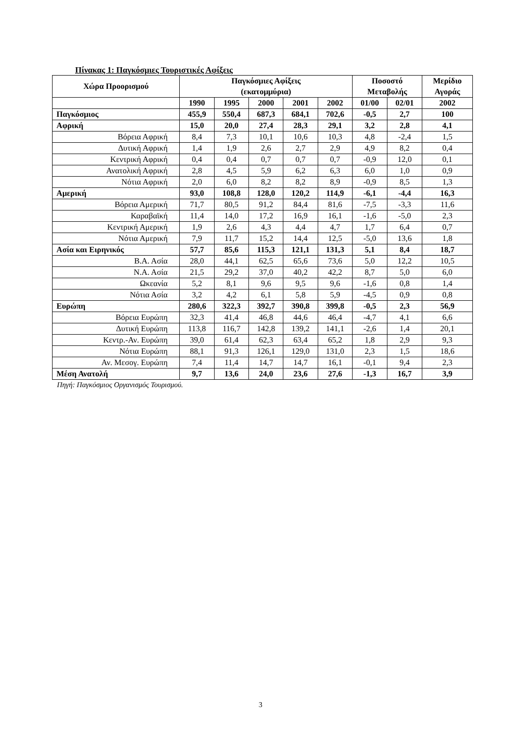Πίνακας 1: Παγκόσμιες Τουριστικές Αφίξεις
| Χώρα Προορισμού | Παγκόσμιες Αφίξεις (εκατομμύρια) | | | | | Ποσοστό Μεταβολής | | Μερίδιο Αγοράς |
| --- | --- | --- | --- | --- | --- | --- | --- | --- |
| | 1990 | 1995 | 2000 | 2001 | 2002 | 01/00 | 02/01 | 2002 |
| Παγκόσμιος | 455,9 | 550,4 | 687,3 | 684,1 | 702,6 | -0,5 | 2,7 | 100 |
| Αφρική | 15,0 | 20,0 | 27,4 | 28,3 | 29,1 | 3,2 | 2,8 | 4,1 |
| Βόρεια Αφρική | 8,4 | 7,3 | 10,1 | 10,6 | 10,3 | 4,8 | -2,4 | 1,5 |
| Δυτική Αφρική | 1,4 | 1,9 | 2,6 | 2,7 | 2,9 | 4,9 | 8,2 | 0,4 |
| Κεντρική Αφρική | 0,4 | 0,4 | 0,7 | 0,7 | 0,7 | -0,9 | 12,0 | 0,1 |
| Ανατολική Αφρική | 2,8 | 4,5 | 5,9 | 6,2 | 6,3 | 6,0 | 1,0 | 0,9 |
| Νότια Αφρική | 2,0 | 6,0 | 8,2 | 8,2 | 8,9 | -0,9 | 8,5 | 1,3 |
| Αμερική | 93,0 | 108,8 | 128,0 | 120,2 | 114,9 | -6,1 | -4,4 | 16,3 |
| Βόρεια Αμερική | 71,7 | 80,5 | 91,2 | 84,4 | 81,6 | -7,5 | -3,3 | 11,6 |
| Καραβαϊκή | 11,4 | 14,0 | 17,2 | 16,9 | 16,1 | -1,6 | -5,0 | 2,3 |
| Κεντρική Αμερική | 1,9 | 2,6 | 4,3 | 4,4 | 4,7 | 1,7 | 6,4 | 0,7 |
| Νότια Αμερική | 7,9 | 11,7 | 15,2 | 14,4 | 12,5 | -5,0 | 13,6 | 1,8 |
| Ασία και Ειρηνικός | 57,7 | 85,6 | 115,3 | 121,1 | 131,3 | 5,1 | 8,4 | 18,7 |
| Β.Α. Ασία | 28,0 | 44,1 | 62,5 | 65,6 | 73,6 | 5,0 | 12,2 | 10,5 |
| Ν.Α. Ασία | 21,5 | 29,2 | 37,0 | 40,2 | 42,2 | 8,7 | 5,0 | 6,0 |
| Ωκεανία | 5,2 | 8,1 | 9,6 | 9,5 | 9,6 | -1,6 | 0,8 | 1,4 |
| Νότια Ασία | 3,2 | 4,2 | 6,1 | 5,8 | 5,9 | -4,5 | 0,9 | 0,8 |
| Ευρώπη | 280,6 | 322,3 | 392,7 | 390,8 | 399,8 | -0,5 | 2,3 | 56,9 |
| Βόρεια Ευρώπη | 32,3 | 41,4 | 46,8 | 44,6 | 46,4 | -4,7 | 4,1 | 6,6 |
| Δυτική Ευρώπη | 113,8 | 116,7 | 142,8 | 139,2 | 141,1 | -2,6 | 1,4 | 20,1 |
| Κεντρ.-Αν. Ευρώπη | 39,0 | 61,4 | 62,3 | 63,4 | 65,2 | 1,8 | 2,9 | 9,3 |
| Νότια Ευρώπη | 88,1 | 91,3 | 126,1 | 129,0 | 131,0 | 2,3 | 1,5 | 18,6 |
| Αν. Μεσογ. Ευρώπη | 7,4 | 11,4 | 14,7 | 14,7 | 16,1 | -0,1 | 9,4 | 2,3 |
| Μέση Ανατολή | 9,7 | 13,6 | 24,0 | 23,6 | 27,6 | -1,3 | 16,7 | 3,9 |
Πηγή: Παγκόσμιος Οργανισμός Τουρισμού.
3